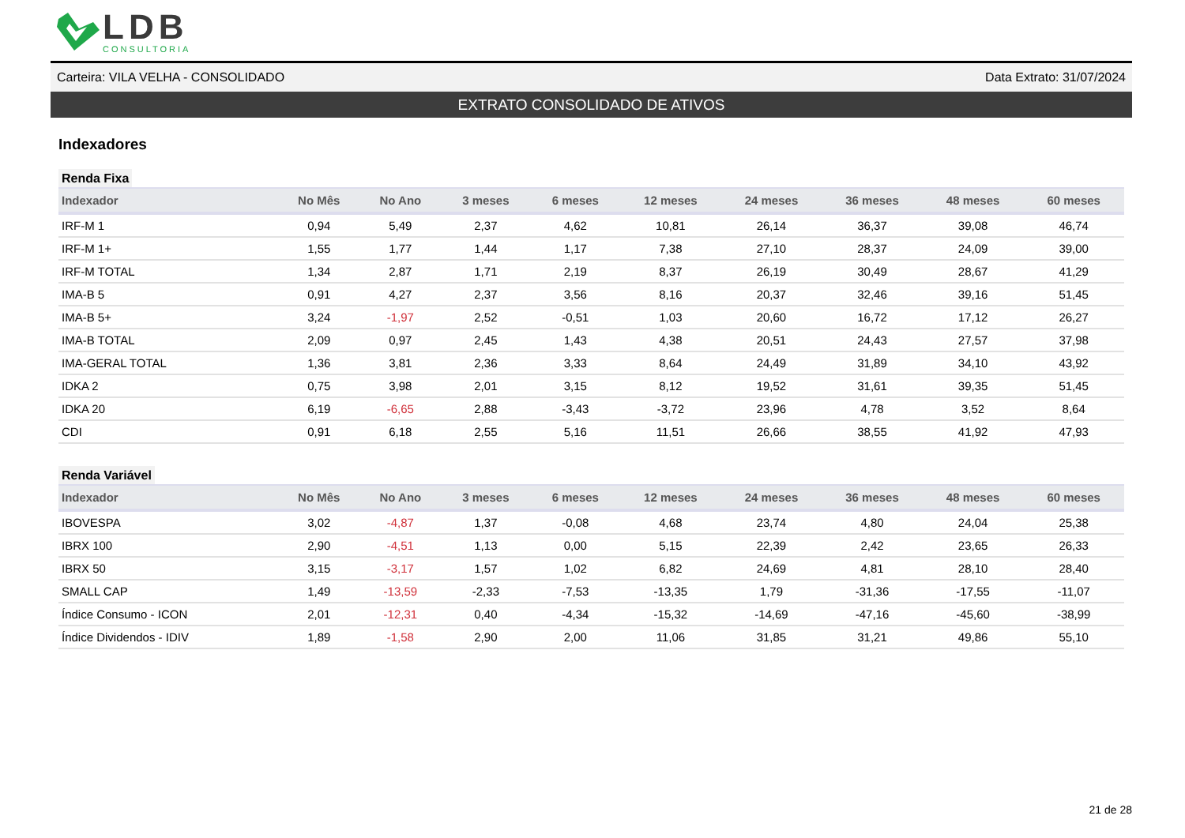LDB
CONSULTORIA
Carteira: VILA VELHA - CONSOLIDADO Data Extrato: 31/07/2024
EXTRATO CONSOLIDADO DE ATIVOS
Indexadores
Renda Fixa
| Indexador | No Mês | No Ano | 3 meses | 6 meses | 12 meses | 24 meses | 36 meses | 48 meses | 60 meses |
| --- | --- | --- | --- | --- | --- | --- | --- | --- | --- |
| IRF-M 1 | 0,94 | 5,49 | 2,37 | 4,62 | 10,81 | 26,14 | 36,37 | 39,08 | 46,74 |
| IRF-M 1+ | 1,55 | 1,77 | 1,44 | 1,17 | 7,38 | 27,10 | 28,37 | 24,09 | 39,00 |
| IRF-M TOTAL | 1,34 | 2,87 | 1,71 | 2,19 | 8,37 | 26,19 | 30,49 | 28,67 | 41,29 |
| IMA-B 5 | 0,91 | 4,27 | 2,37 | 3,56 | 8,16 | 20,37 | 32,46 | 39,16 | 51,45 |
| IMA-B 5+ | 3,24 | -1,97 | 2,52 | -0,51 | 1,03 | 20,60 | 16,72 | 17,12 | 26,27 |
| IMA-B TOTAL | 2,09 | 0,97 | 2,45 | 1,43 | 4,38 | 20,51 | 24,43 | 27,57 | 37,98 |
| IMA-GERAL TOTAL | 1,36 | 3,81 | 2,36 | 3,33 | 8,64 | 24,49 | 31,89 | 34,10 | 43,92 |
| IDKA 2 | 0,75 | 3,98 | 2,01 | 3,15 | 8,12 | 19,52 | 31,61 | 39,35 | 51,45 |
| IDKA 20 | 6,19 | -6,65 | 2,88 | -3,43 | -3,72 | 23,96 | 4,78 | 3,52 | 8,64 |
| CDI | 0,91 | 6,18 | 2,55 | 5,16 | 11,51 | 26,66 | 38,55 | 41,92 | 47,93 |
Renda Variável
| Indexador | No Mês | No Ano | 3 meses | 6 meses | 12 meses | 24 meses | 36 meses | 48 meses | 60 meses |
| --- | --- | --- | --- | --- | --- | --- | --- | --- | --- |
| IBOVESPA | 3,02 | -4,87 | 1,37 | -0,08 | 4,68 | 23,74 | 4,80 | 24,04 | 25,38 |
| IBRX 100 | 2,90 | -4,51 | 1,13 | 0,00 | 5,15 | 22,39 | 2,42 | 23,65 | 26,33 |
| IBRX 50 | 3,15 | -3,17 | 1,57 | 1,02 | 6,82 | 24,69 | 4,81 | 28,10 | 28,40 |
| SMALL CAP | 1,49 | -13,59 | -2,33 | -7,53 | -13,35 | 1,79 | -31,36 | -17,55 | -11,07 |
| Índice Consumo - ICON | 2,01 | -12,31 | 0,40 | -4,34 | -15,32 | -14,69 | -47,16 | -45,60 | -38,99 |
| Índice Dividendos - IDIV | 1,89 | -1,58 | 2,90 | 2,00 | 11,06 | 31,85 | 31,21 | 49,86 | 55,10 |
21 de 28